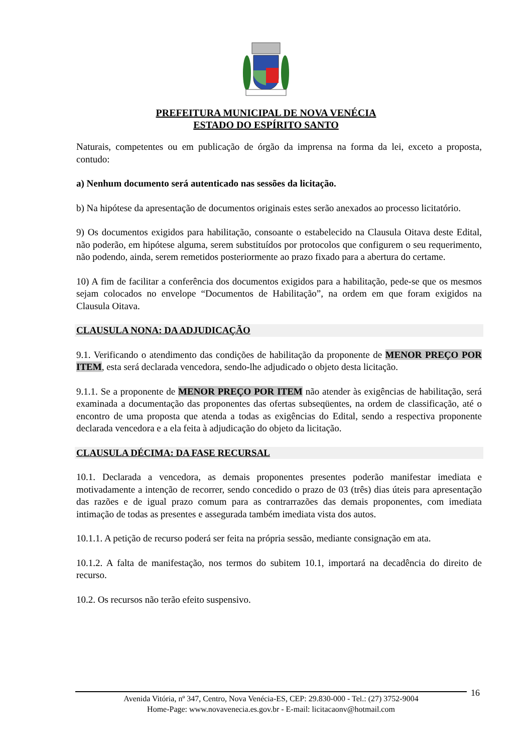PREFEITURA MUNICIPAL DE NOVA VENÉCIA
ESTADO DO ESPÍRITO SANTO
Naturais, competentes ou em publicação de órgão da imprensa na forma da lei, exceto a proposta, contudo:
a) Nenhum documento será autenticado nas sessões da licitação.
b) Na hipótese da apresentação de documentos originais estes serão anexados ao processo licitatório.
9) Os documentos exigidos para habilitação, consoante o estabelecido na Clausula Oitava deste Edital, não poderão, em hipótese alguma, serem substituídos por protocolos que configurem o seu requerimento, não podendo, ainda, serem remetidos posteriormente ao prazo fixado para a abertura do certame.
10) A fim de facilitar a conferência dos documentos exigidos para a habilitação, pede-se que os mesmos sejam colocados no envelope “Documentos de Habilitação”, na ordem em que foram exigidos na Clausula Oitava.
CLAUSULA NONA: DA ADJUDICAÇÃO
9.1. Verificando o atendimento das condições de habilitação da proponente de MENOR PREÇO POR ITEM, esta será declarada vencedora, sendo-lhe adjudicado o objeto desta licitação.
9.1.1. Se a proponente de MENOR PREÇO POR ITEM não atender às exigências de habilitação, será examinada a documentação das proponentes das ofertas subseqüentes, na ordem de classificação, até o encontro de uma proposta que atenda a todas as exigências do Edital, sendo a respectiva proponente declarada vencedora e a ela feita à adjudicação do objeto da licitação.
CLAUSULA DÉCIMA: DA FASE RECURSAL
10.1. Declarada a vencedora, as demais proponentes presentes poderão manifestar imediata e motivadamente a intenção de recorrer, sendo concedido o prazo de 03 (três) dias úteis para apresentação das razões e de igual prazo comum para as contrarrazões das demais proponentes, com imediata intimação de todas as presentes e assegurada também imediata vista dos autos.
10.1.1. A petição de recurso poderá ser feita na própria sessão, mediante consignação em ata.
10.1.2. A falta de manifestação, nos termos do subitem 10.1, importará na decadência do direito de recurso.
10.2. Os recursos não terão efeito suspensivo.
16
Avenida Vitória, nº 347, Centro, Nova Venécia-ES, CEP: 29.830-000 - Tel.: (27) 3752-9004
Home-Page: www.novavenecia.es.gov.br - E-mail: licitacaonv@hotmail.com